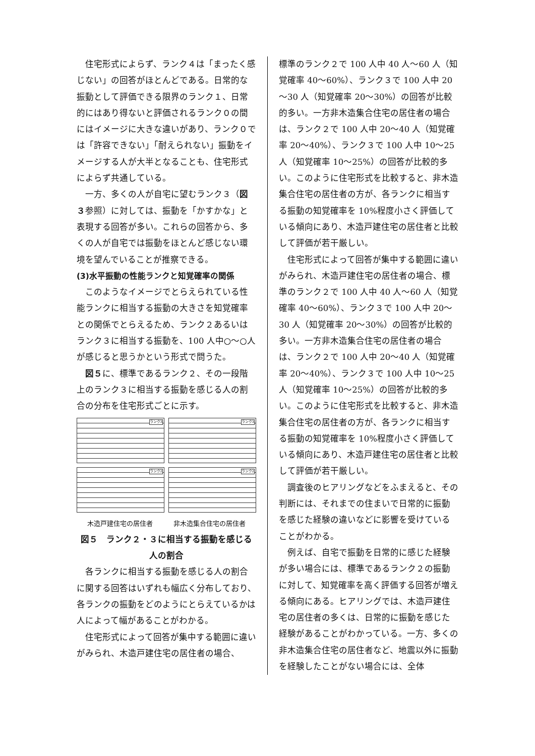住宅形式によらず、ランク４は「まったく感じない」の回答がほとんどである。日常的な振動として評価できる限界のランク１、日常的にはあり得ないと評価されるランク０の間にはイメージに大きな違いがあり、ランク０では「許容できない」「耐えられない」振動をイメージする人が大半となることも、住宅形式によらず共通している。
一方、多くの人が自宅に望むランク３（図３参照）に対しては、振動を「かすかな」と表現する回答が多い。これらの回答から、多くの人が自宅では振動をほとんど感じない環境を望んでいることが推察できる。
(3)水平振動の性能ランクと知覚確率の関係
このようなイメージでとらえられている性能ランクに相当する振動の大きさを知覚確率との関係でとらえるため、ランク２あるいはランク３に相当する振動を、100 人中○～○人が感じると思うかという形式で問うた。
図５に、標準であるランク２、その一段階上のランク３に相当する振動を感じる人の割合の分布を住宅形式ごとに示す。
ランク3
ランク3
ランク2
ランク2
木造戸建住宅の居住者 非木造集合住宅の居住者
図５　ランク２・３に相当する振動を感じる
人の割合
各ランクに相当する振動を感じる人の割合に関する回答はいずれも幅広く分布しており、各ランクの振動をどのようにとらえているかは人によって幅があることがわかる。
住宅形式によって回答が集中する範囲に違いがみられ、木造戸建住宅の居住者の場合、
標準のランク２で 100 人中 40 人～60 人（知覚確率 40～60%）、ランク３で 100 人中 20～30 人（知覚確率 20～30%）の回答が比較的多い。一方非木造集合住宅の居住者の場合は、ランク２で 100 人中 20～40 人（知覚確率 20～40%）、ランク３で 100 人中 10～25 人（知覚確率 10～25%）の回答が比較的多い。このように住宅形式を比較すると、非木造集合住宅の居住者の方が、各ランクに相当する振動の知覚確率を 10%程度小さく評価している傾向にあり、木造戸建住宅の居住者と比較して評価が若干厳しい。
住宅形式によって回答が集中する範囲に違いがみられ、木造戸建住宅の居住者の場合、標準のランク２で 100 人中 40 人～60 人（知覚確率 40～60%）、ランク３で 100 人中 20～30 人（知覚確率 20～30%）の回答が比較的多い。一方非木造集合住宅の居住者の場合は、ランク２で 100 人中 20～40 人（知覚確率 20～40%）、ランク３で 100 人中 10～25 人（知覚確率 10～25%）の回答が比較的多い。このように住宅形式を比較すると、非木造集合住宅の居住者の方が、各ランクに相当する振動の知覚確率を 10%程度小さく評価している傾向にあり、木造戸建住宅の居住者と比較して評価が若干厳しい。
調査後のヒアリングなどをふまえると、その判断には、それまでの住まいで日常的に振動を感じた経験の違いなどに影響を受けていることがわかる。
例えば、自宅で振動を日常的に感じた経験が多い場合には、標準であるランク２の振動に対して、知覚確率を高く評価する回答が増える傾向にある。ヒアリングでは、木造戸建住宅の居住者の多くは、日常的に振動を感じた経験があることがわかっている。一方、多くの非木造集合住宅の居住者など、地震以外に振動を経験したことがない場合には、全体